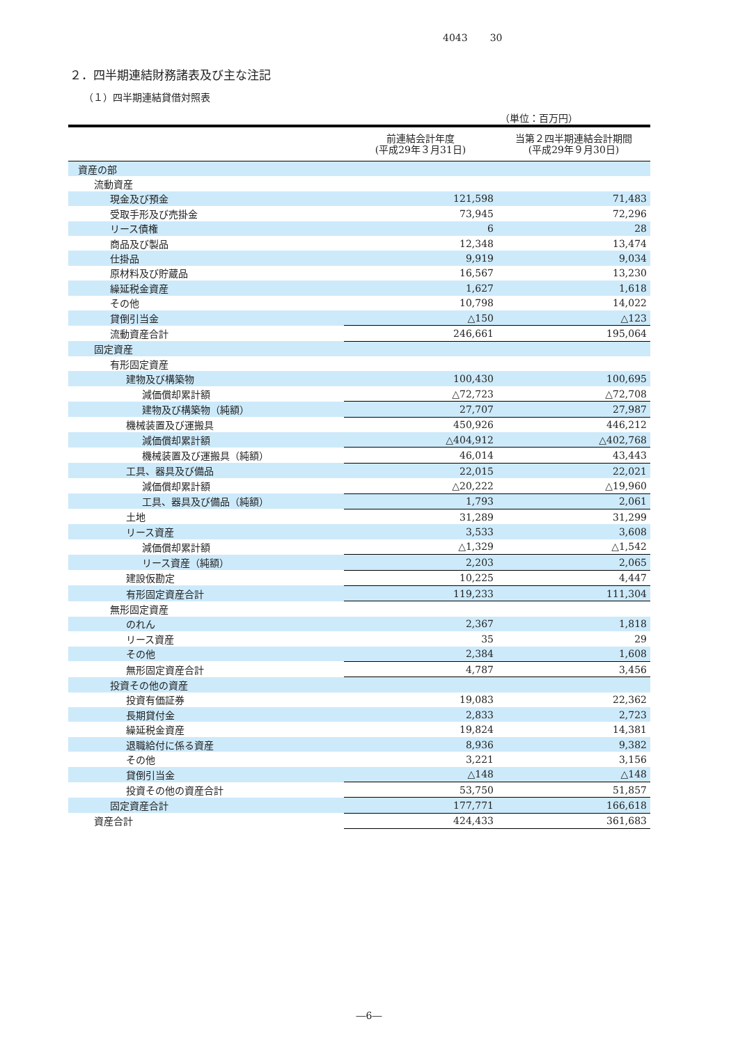4043 30
２．四半期連結財務諸表及び主な注記
（１）四半期連結貸借対照表
（単位：百万円）
| | 前連結会計年度 (平成29年３月31日) | 当第２四半期連結会計期間 (平成29年９月30日) |
| --- | --- | --- |
| 資産の部 | | |
| 流動資産 | | |
| 現金及び預金 | 121,598 | 71,483 |
| 受取手形及び売掛金 | 73,945 | 72,296 |
| リース債権 | 6 | 28 |
| 商品及び製品 | 12,348 | 13,474 |
| 仕掛品 | 9,919 | 9,034 |
| 原材料及び貯蔵品 | 16,567 | 13,230 |
| 繰延税金資産 | 1,627 | 1,618 |
| その他 | 10,798 | 14,022 |
| 貸倒引当金 | △150 | △123 |
| 流動資産合計 | 246,661 | 195,064 |
| 固定資産 | | |
| 有形固定資産 | | |
| 建物及び構築物 | 100,430 | 100,695 |
| 減価償却累計額 | △72,723 | △72,708 |
| 建物及び構築物（純額） | 27,707 | 27,987 |
| 機械装置及び運搬具 | 450,926 | 446,212 |
| 減価償却累計額 | △404,912 | △402,768 |
| 機械装置及び運搬具（純額） | 46,014 | 43,443 |
| 工具、器具及び備品 | 22,015 | 22,021 |
| 減価償却累計額 | △20,222 | △19,960 |
| 工具、器具及び備品（純額） | 1,793 | 2,061 |
| 土地 | 31,289 | 31,299 |
| リース資産 | 3,533 | 3,608 |
| 減価償却累計額 | △1,329 | △1,542 |
| リース資産（純額） | 2,203 | 2,065 |
| 建設仮勘定 | 10,225 | 4,447 |
| 有形固定資産合計 | 119,233 | 111,304 |
| 無形固定資産 | | |
| のれん | 2,367 | 1,818 |
| リース資産 | 35 | 29 |
| その他 | 2,384 | 1,608 |
| 無形固定資産合計 | 4,787 | 3,456 |
| 投資その他の資産 | | |
| 投資有価証券 | 19,083 | 22,362 |
| 長期貸付金 | 2,833 | 2,723 |
| 繰延税金資産 | 19,824 | 14,381 |
| 退職給付に係る資産 | 8,936 | 9,382 |
| その他 | 3,221 | 3,156 |
| 貸倒引当金 | △148 | △148 |
| 投資その他の資産合計 | 53,750 | 51,857 |
| 固定資産合計 | 177,771 | 166,618 |
| 資産合計 | 424,433 | 361,683 |
―6―